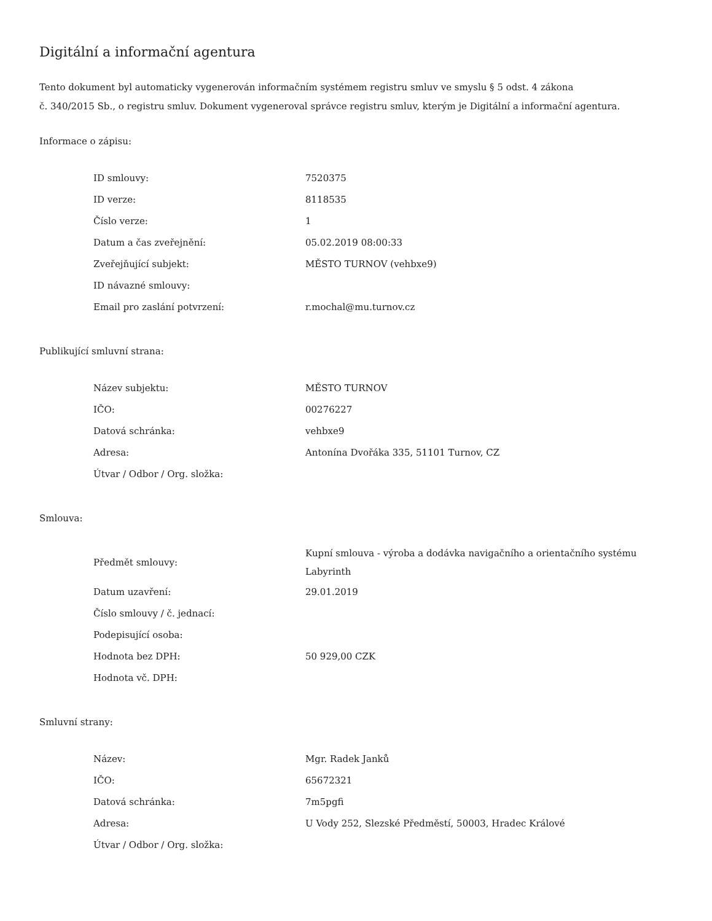Digitální a informační agentura
Tento dokument byl automaticky vygenerován informačním systémem registru smluv ve smyslu § 5 odst. 4 zákona
č. 340/2015 Sb., o registru smluv. Dokument vygeneroval správce registru smluv, kterým je Digitální a informační agentura.
Informace o zápisu:
| ID smlouvy: | 7520375 |
| ID verze: | 8118535 |
| Číslo verze: | 1 |
| Datum a čas zveřejnění: | 05.02.2019 08:00:33 |
| Zveřejňující subjekt: | MĚSTO TURNOV (vehbxe9) |
| ID návazné smlouvy: | |
| Email pro zaslání potvrzení: | r.mochal@mu.turnov.cz |
Publikující smluvní strana:
| Název subjektu: | MĚSTO TURNOV |
| IČO: | 00276227 |
| Datová schránka: | vehbxe9 |
| Adresa: | Antonína Dvořáka 335, 51101 Turnov, CZ |
| Útvar / Odbor / Org. složka: | |
Smlouva:
| Předmět smlouvy: | Kupní smlouva - výroba a dodávka navigačního a orientačního systému Labyrinth |
| Datum uzavření: | 29.01.2019 |
| Číslo smlouvy / č. jednací: | |
| Podepisující osoba: | |
| Hodnota bez DPH: | 50 929,00 CZK |
| Hodnota vč. DPH: | |
Smluvní strany:
| Název: | Mgr. Radek Janků |
| IČO: | 65672321 |
| Datová schránka: | 7m5pgfi |
| Adresa: | U Vody 252, Slezské Předměstí, 50003, Hradec Králové |
| Útvar / Odbor / Org. složka: | |